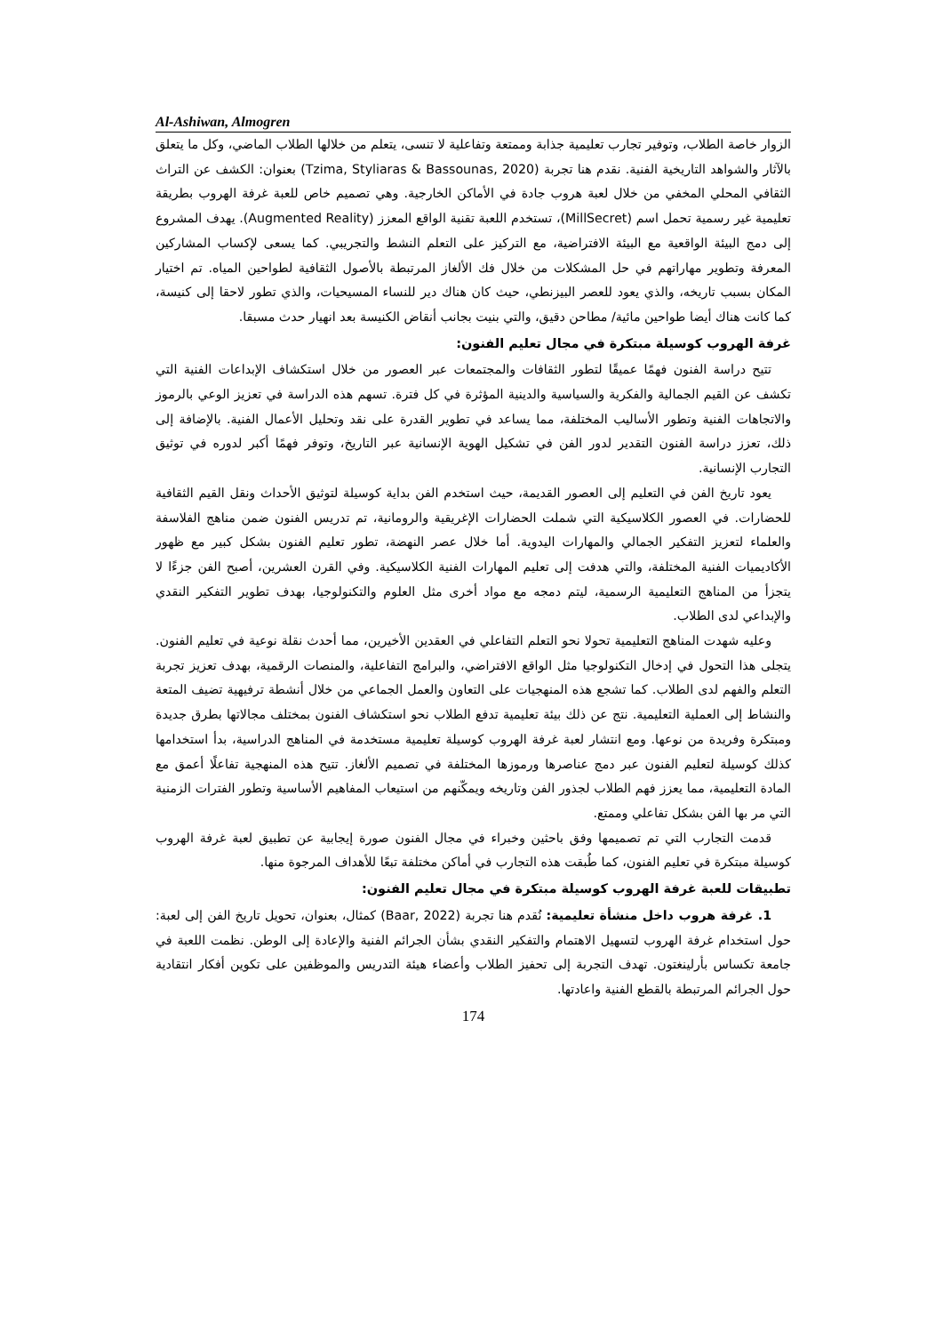Al-Ashiwan, Almogren
الزوار خاصة الطلاب، وتوفير تجارب تعليمية جذابة وممتعة وتفاعلية لا تنسى، يتعلم من خلالها الطلاب الماضي، وكل ما يتعلق بالآثار والشواهد التاريخية الفنية. نقدم هنا تجربة (Tzima, Styliaras & Bassounas, 2020) بعنوان: الكشف عن التراث الثقافي المحلي المخفي من خلال لعبة هروب جادة في الأماكن الخارجية. وهي تصميم خاص للعبة غرفة الهروب بطريقة تعليمية غير رسمية تحمل اسم (MillSecret)، تستخدم اللعبة تقنية الواقع المعزز (Augmented Reality). يهدف المشروع إلى دمج البيئة الواقعية مع البيئة الافتراضية، مع التركيز على التعلم النشط والتجريبي. كما يسعى لإكساب المشاركين المعرفة وتطوير مهاراتهم في حل المشكلات من خلال فك الألغاز المرتبطة بالأصول الثقافية لطواحين المياه. تم اختيار المكان بسبب تاريخه، والذي يعود للعصر البيزنطي، حيث كان هناك دير للنساء المسيحيات، والذي تطور لاحقا إلى كنيسة، كما كانت هناك أيضا طواحين مائية/ مطاحن دقيق، والتي بنيت بجانب أنقاض الكنيسة بعد انهيار حدث مسبقا.
غرفة الهروب كوسيلة مبتكرة في مجال تعليم الفنون:
تتيح دراسة الفنون فهمًا عميقًا لتطور الثقافات والمجتمعات عبر العصور من خلال استكشاف الإبداعات الفنية التي تكشف عن القيم الجمالية والفكرية والسياسية والدينية المؤثرة في كل فترة. تسهم هذه الدراسة في تعزيز الوعي بالرموز والاتجاهات الفنية وتطور الأساليب المختلفة، مما يساعد في تطوير القدرة على نقد وتحليل الأعمال الفنية. بالإضافة إلى ذلك، تعزز دراسة الفنون التقدير لدور الفن في تشكيل الهوية الإنسانية عبر التاريخ، وتوفر فهمًا أكبر لدوره في توثيق التجارب الإنسانية.
يعود تاريخ الفن في التعليم إلى العصور القديمة، حيث استخدم الفن بداية كوسيلة لتوثيق الأحداث ونقل القيم الثقافية للحضارات. في العصور الكلاسيكية التي شملت الحضارات الإغريقية والرومانية، تم تدريس الفنون ضمن مناهج الفلاسفة والعلماء لتعزيز التفكير الجمالي والمهارات اليدوية. أما خلال عصر النهضة، تطور تعليم الفنون بشكل كبير مع ظهور الأكاديميات الفنية المختلفة، والتي هدفت إلى تعليم المهارات الفنية الكلاسيكية. وفي القرن العشرين، أصبح الفن جزءًا لا يتجزأ من المناهج التعليمية الرسمية، ليتم دمجه مع مواد أخرى مثل العلوم والتكنولوجيا، بهدف تطوير التفكير النقدي والإبداعي لدى الطلاب.
وعليه شهدت المناهج التعليمية تحولا نحو التعلم التفاعلي في العقدين الأخيرين، مما أحدث نقلة نوعية في تعليم الفنون. يتجلى هذا التحول في إدخال التكنولوجيا مثل الواقع الافتراضي، والبرامج التفاعلية، والمنصات الرقمية، بهدف تعزيز تجربة التعلم والفهم لدى الطلاب. كما تشجع هذه المنهجيات على التعاون والعمل الجماعي من خلال أنشطة ترفيهية تضيف المتعة والنشاط إلى العملية التعليمية. نتج عن ذلك بيئة تعليمية تدفع الطلاب نحو استكشاف الفنون بمختلف مجالاتها بطرق جديدة ومبتكرة وفريدة من نوعها. ومع انتشار لعبة غرفة الهروب كوسيلة تعليمية مستخدمة في المناهج الدراسية، بدأ استخدامها كذلك كوسيلة لتعليم الفنون عبر دمج عناصرها ورموزها المختلفة في تصميم الألغاز. تتيح هذه المنهجية تفاعلًا أعمق مع المادة التعليمية، مما يعزز فهم الطلاب لجذور الفن وتاريخه ويمكّنهم من استيعاب المفاهيم الأساسية وتطور الفترات الزمنية التي مر بها الفن بشكل تفاعلي وممتع.
قدمت التجارب التي تم تصميمها وفق باحثين وخبراء في مجال الفنون صورة إيجابية عن تطبيق لعبة غرفة الهروب كوسيلة مبتكرة في تعليم الفنون، كما طُبقت هذه التجارب في أماكن مختلفة تبعًا للأهداف المرجوة منها.
تطبيقات للعبة غرفة الهروب كوسيلة مبتكرة في مجال تعليم الفنون:
1. غرفة هروب داخل منشأة تعليمية: نُقدم هنا تجربة (Baar, 2022) كمثال، بعنوان، تحويل تاريخ الفن إلى لعبة: حول استخدام غرفة الهروب لتسهيل الاهتمام والتفكير النقدي بشأن الجرائم الفنية والإعادة إلى الوطن. نظمت اللعبة في جامعة تكساس بأرلينغتون. تهدف التجربة إلى تحفيز الطلاب وأعضاء هيئة التدريس والموظفين على تكوين أفكار انتقادية حول الجرائم المرتبطة بالقطع الفنية واعادتها.
174